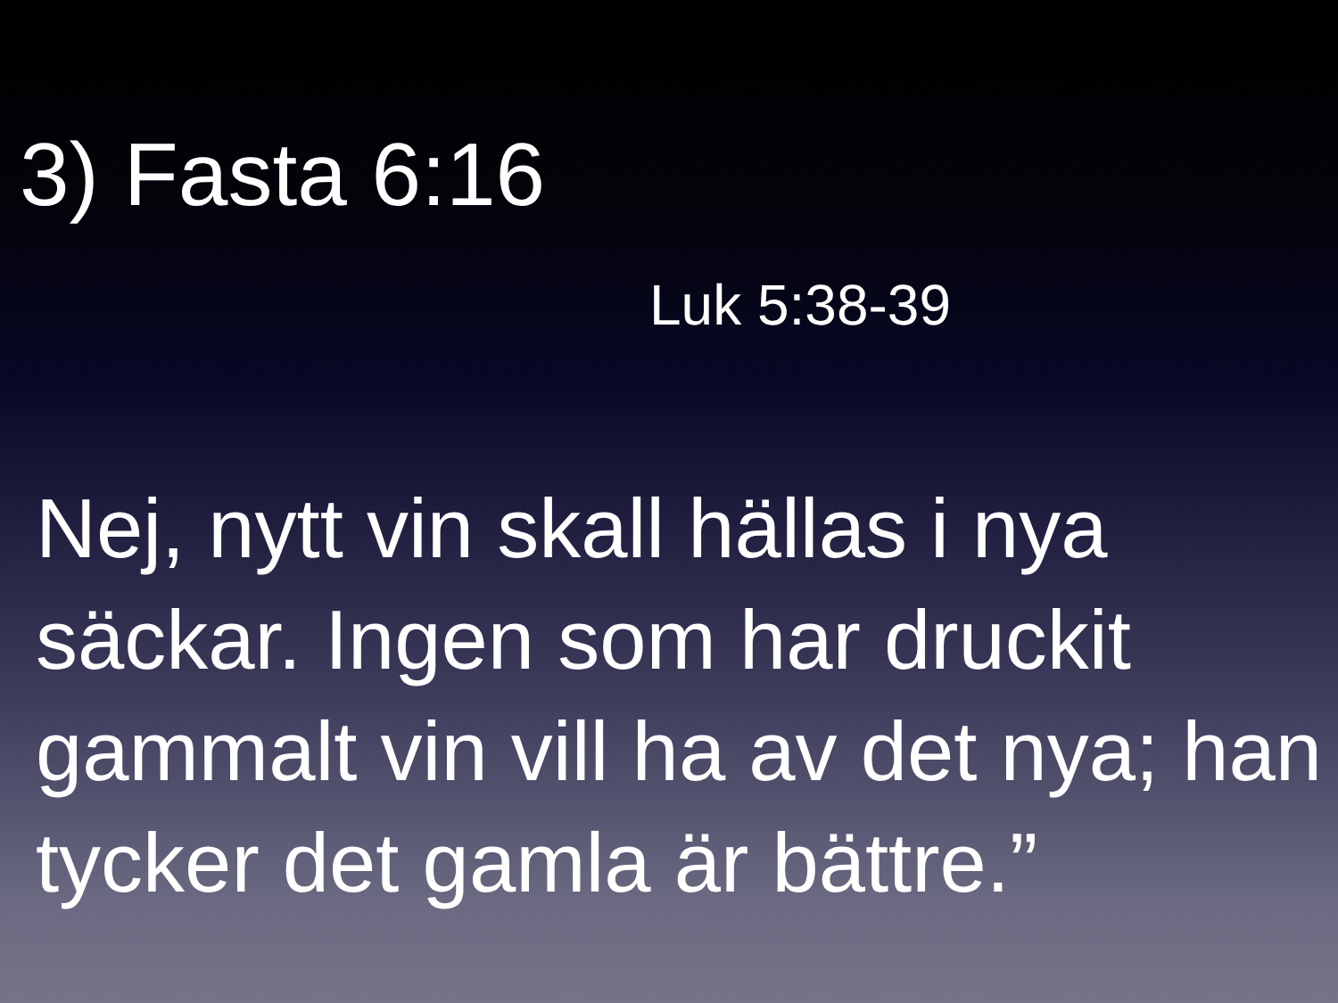3) Fasta 6:16
Luk 5:38-39
Nej, nytt vin skall hällas i nya säckar. Ingen som har druckit gammalt vin vill ha av det nya; han tycker det gamla är bättre.”